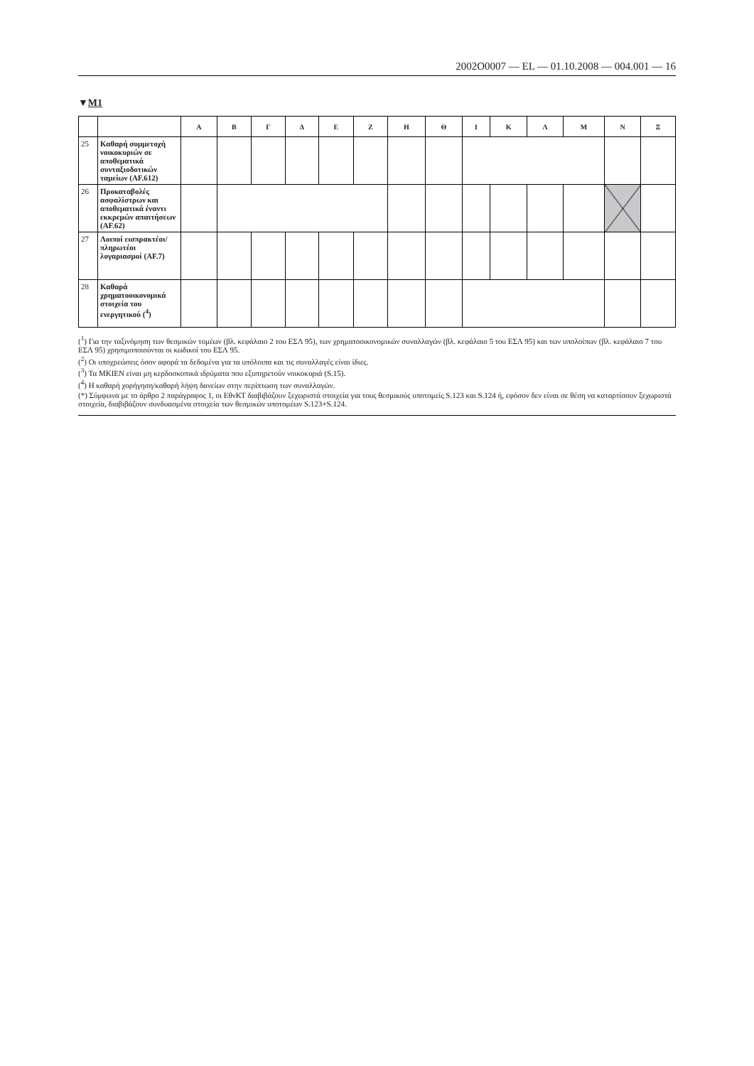2002O0007 — EL — 01.10.2008 — 004.001 — 16
▼M1
| | | Α | Β | Γ | Δ | Ε | Ζ | Η | Θ | Ι | Κ | Λ | Μ | Ν | Ξ |
| --- | --- | --- | --- | --- | --- | --- | --- | --- | --- | --- | --- | --- | --- | --- | --- |
| 25 | Καθαρή συμμετοχή νοικοκυριών σε αποθεματικά συνταξιοδοτικών ταμείων (AF.612) | | | | | | | | | | | | | | |
| 26 | Προκαταβολές ασφαλίστρων και αποθεματικά έναντι εκκρεμών απαιτήσεων (AF.62) | | | | | | | | | | | | | | |
| 27 | Λοιποί εισπρακτέοι/πληρωτέοι λογαριασμοί (AF.7) | | | | | | | | | | | | | | |
| 28 | Καθαρά χρηματοοικονομικά στοιχεία του ενεργητικού (<sup>4</sup>) | | | | | | | | | | | | | | |
(<sup>1</sup>) Για την ταξινόμηση των θεσμικών τομέων (βλ. κεφάλαιο 2 του ΕΣΛ 95), των χρηματοοικονομικών συναλλαγών (βλ. κεφάλαιο 5 του ΕΣΛ 95) και των υπολοίπων (βλ. κεφάλαιο 7 του ΕΣΛ 95) χρησιμοποιούνται οι κωδικοί του ΕΣΛ 95.
(<sup>2</sup>) Οι υποχρεώσεις όσον αφορά τα δεδομένα για τα υπόλοιπα και τις συναλλαγές είναι ίδιες.
(<sup>3</sup>) Τα ΜΚΙΕΝ είναι μη κερδοσκοπικά ιδρύματα που εξυπηρετούν νοικοκυριά (S.15).
(<sup>4</sup>) Η καθαρή χορήγηση/καθαρή λήψη δανείων στην περίπτωση των συναλλαγών.
(*) Σύμφωνα με το άρθρο 2 παράγραφος 1, οι ΕθνΚΤ διαβιβάζουν ξεχωριστά στοιχεία για τους θεσμικούς υποτομείς S.123 και S.124 ή, εφόσον δεν είναι σε θέση να καταρτίσουν ξεχωριστά στοιχεία, διαβιβάζουν συνδυασμένα στοιχεία των θεσμικών υποτομέων S.123+S.124.